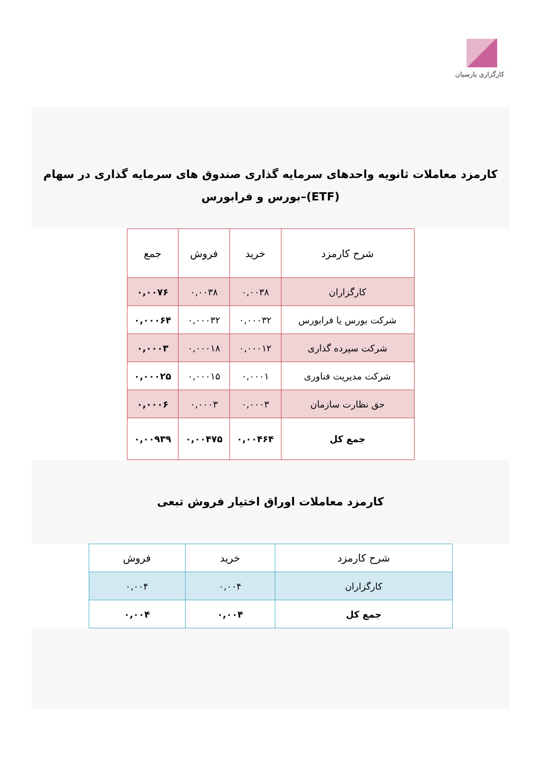کارگزاری پارسیان
کارمزد معاملات ثانویه واحدهای سرمایه گذاری صندوق های سرمایه گذاری در سهام (ETF)–بورس و فرابورس
| شرح کارمزد | خرید | فروش | جمع |
| --- | --- | --- | --- |
| کارگزاران | ۰,۰۰۳۸ | ۰,۰۰۳۸ | ۰,۰۰۷۶ |
| شرکت بورس یا فرابورس | ۰,۰۰۰۳۲ | ۰,۰۰۰۳۲ | ۰,۰۰۰۶۴ |
| شرکت سپرده گذاری | ۰,۰۰۰۱۲ | ۰,۰۰۰۱۸ | ۰,۰۰۰۳ |
| شرکت مدیریت فناوری | ۰,۰۰۰۱ | ۰,۰۰۰۱۵ | ۰,۰۰۰۲۵ |
| حق نظارت سازمان | ۰,۰۰۰۳ | ۰,۰۰۰۳ | ۰,۰۰۰۶ |
| جمع کل | ۰,۰۰۴۶۴ | ۰,۰۰۴۷۵ | ۰,۰۰۹۳۹ |
کارمزد معاملات اوراق اختیار فروش تبعی
| شرح کارمزد | خرید | فروش |
| --- | --- | --- |
| کارگزاران | ۰,۰۰۴ | ۰,۰۰۴ |
| جمع کل | ۰,۰۰۴ | ۰,۰۰۴ |